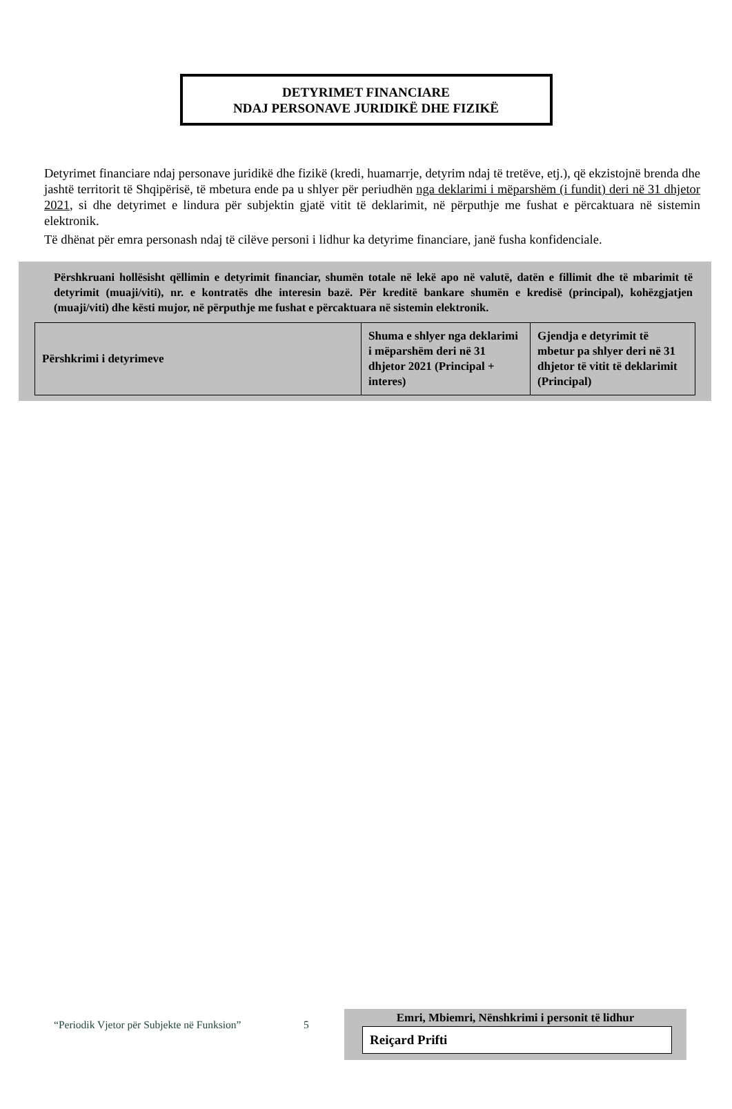DETYRIMET FINANCIARE
NDAJ PERSONAVE JURIDIKË DHE FIZIKË
Detyrimet financiare ndaj personave juridikë dhe fizikë (kredi, huamarrje, detyrim ndaj të tretëve, etj.), që ekzistojnë brenda dhe jashtë territorit të Shqipërisë, të mbetura ende pa u shlyer për periudhën nga deklarimi i mëparshëm (i fundit) deri në 31 dhjetor 2021, si dhe detyrimet e lindura për subjektin gjatë vitit të deklarimit, në përputhje me fushat e përcaktuara në sistemin elektronik.
Të dhënat për emra personash ndaj të cilëve personi i lidhur ka detyrime financiare, janë fusha konfidenciale.
Përshkruani hollësisht qëllimin e detyrimit financiar, shumën totale në lekë apo në valutë, datën e fillimit dhe të mbarimit të detyrimit (muaji/viti), nr. e kontratës dhe interesin bazë. Për kreditë bankare shumën e kredisë (principal), kohëzgjatjen (muaji/viti) dhe kësti mujor, në përputhje me fushat e përcaktuara në sistemin elektronik.
| Përshkrimi i detyrimeve | Shuma e shlyer nga deklarimi i mëparshëm deri në 31 dhjetor 2021 (Principal + interes) | Gjendja e detyrimit të mbetur pa shlyer deri në 31 dhjetor të vitit të deklarimit (Principal) |
“Periodik Vjetor për Subjekte në Funksion” 5
Emri, Mbiemri, Nënshkrimi i personit të lidhur
Reiçard Prifti